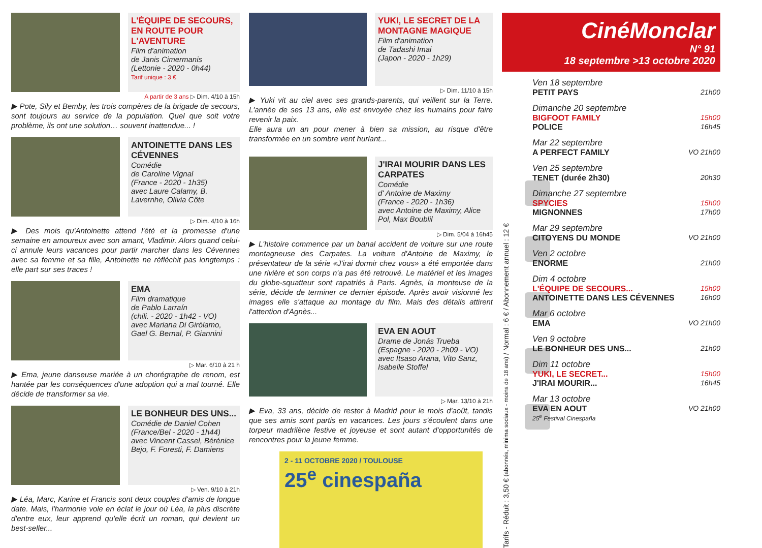L'ÉQUIPE DE SECOURS, EN ROUTE POUR L'AVENTURE
Film d'animation
de Janis Cimermanis
(Lettonie - 2020 - 0h44)
Tarif unique : 3 €
A partir de 3 ans ▷ Dim. 4/10 à 15h
▶ Pote, Sily et Bemby, les trois compères de la brigade de secours, sont toujours au service de la population. Quel que soit votre problème, ils ont une solution… souvent inattendue... !
ANTOINETTE DANS LES CÉVENNES
Comédie
de Caroline Vignal
(France - 2020 - 1h35)
avec Laure Calamy, B. Lavernhe, Olivia Côte
▷ Dim. 4/10 à 16h
▶ Des mois qu'Antoinette attend l'été et la promesse d'une semaine en amoureux avec son amant, Vladimir. Alors quand celui-ci annule leurs vacances pour partir marcher dans les Cévennes avec sa femme et sa fille, Antoinette ne réfléchit pas longtemps : elle part sur ses traces !
EMA
Film dramatique
de Pablo Larraín
(chili. - 2020 - 1h42 - VO)
avec Mariana Di Girólamo, Gael G. Bernal, P. Giannini
▷ Mar. 6/10 à 21 h
▶ Ema, jeune danseuse mariée à un chorégraphe de renom, est hantée par les conséquences d'une adoption qui a mal tourné. Elle décide de transformer sa vie.
LE BONHEUR DES UNS...
Comédie de Daniel Cohen
(France/Bel - 2020 - 1h44)
avec Vincent Cassel, Bérénice Bejo, F. Foresti, F. Damiens
▷ Ven. 9/10 à 21h
▶ Léa, Marc, Karine et Francis sont deux couples d'amis de longue date. Mais, l'harmonie vole en éclat le jour où Léa, la plus discrète d'entre eux, leur apprend qu'elle écrit un roman, qui devient un best-seller...
YUKI, LE SECRET DE LA MONTAGNE MAGIQUE
Film d'animation
de Tadashi Imai
(Japon - 2020 - 1h29)
▷ Dim. 11/10 à 15h
▶ Yuki vit au ciel avec ses grands-parents, qui veillent sur la Terre. L'année de ses 13 ans, elle est envoyée chez les humains pour faire revenir la paix.
Elle aura un an pour mener à bien sa mission, au risque d'être transformée en un sombre vent hurlant...
J'IRAI MOURIR DANS LES CARPATES
Comédie
d' Antoine de Maximy
(France - 2020 - 1h36)
avec Antoine de Maximy, Alice Pol, Max Boublil
▷ Dim. 5/04 à 16h45
▶ L'histoire commence par un banal accident de voiture sur une route montagneuse des Carpates. La voiture d'Antoine de Maximy, le présentateur de la série «J'irai dormir chez vous» a été emportée dans une rivière et son corps n'a pas été retrouvé. Le matériel et les images du globe-squatteur sont rapatriés à Paris. Agnès, la monteuse de la série, décide de terminer ce dernier épisode. Après avoir visionné les images elle s'attaque au montage du film. Mais des détails attirent l'attention d'Agnès...
EVA EN AOUT
Drame de Jonás Trueba
(Espagne - 2020 - 2h09 - VO)
avec Itsaso Arana, Vito Sanz, Isabelle Stoffel
▷ Mar. 13/10 à 21h
▶ Eva, 33 ans, décide de rester à Madrid pour le mois d'août, tandis que ses amis sont partis en vacances. Les jours s'écoulent dans une torpeur madrilène festive et joyeuse et sont autant d'opportunités de rencontres pour la jeune femme.
2 - 11 OCTOBRE 2020 / TOULOUSE
25<sup>e</sup> cinespaña
Tarifs - Réduit : 3,50 € (abonnés, minima sociaux - moins de 18 ans) / Normal : 6 € / Abonnement annuel : 12 €
CinéMonclar
N° 91
18 septembre >13 octobre 2020
Ven 18 septembre
PETIT PAYS 21h00
Dimanche 20 septembre
BIGFOOT FAMILY 15h00
POLICE 16h45
Mar 22 septembre
A PERFECT FAMILY VO 21h00
Ven 25 septembre
TENET (durée 2h30) 20h30
Dimanche 27 septembre
SPYCIES 15h00
MIGNONNES 17h00
Mar 29 septembre
CITOYENS DU MONDE VO 21h00
Ven 2 octobre
ENORME 21h00
Dim 4 octobre
L'ÉQUIPE DE SECOURS... 15h00
ANTOINETTE DANS LES CÉVENNES 16h00
Mar 6 octobre
EMA VO 21h00
Ven 9 octobre
LE BONHEUR DES UNS... 21h00
Dim 11 octobre
YUKI, LE SECRET... 15h00
J'IRAI MOURIR... 16h45
Mar 13 octobre
EVA EN AOUT VO 21h00
25<sup>e</sup> Festival Cinespaña